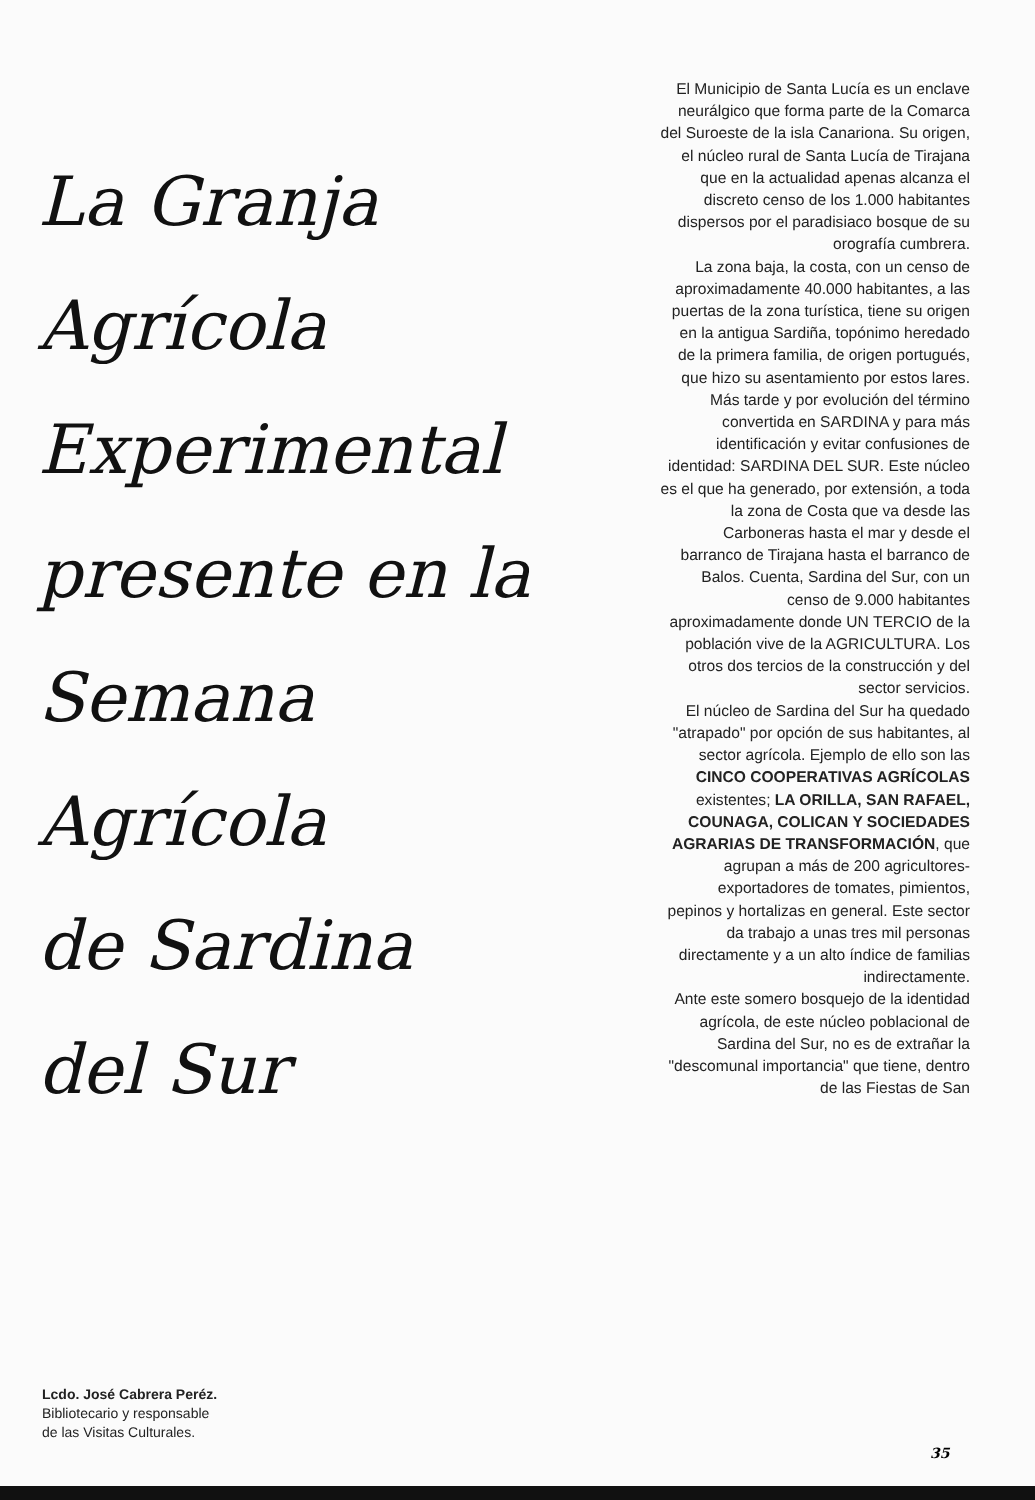La Granja
Agrícola
Experimental
presente en la
Semana Agrícola
de Sardina
del Sur
El Municipio de Santa Lucía es un enclave neurálgico que forma parte de la Comarca del Suroeste de la isla Canariona. Su origen, el núcleo rural de Santa Lucía de Tirajana que en la actualidad apenas alcanza el discreto censo de los 1.000 habitantes dispersos por el paradisiaco bosque de su orografía cumbrera.
La zona baja, la costa, con un censo de aproximadamente 40.000 habitantes, a las puertas de la zona turística, tiene su origen en la antigua Sardiña, topónimo heredado de la primera familia, de origen portugués, que hizo su asentamiento por estos lares. Más tarde y por evolución del término convertida en SARDINA y para más identificación y evitar confusiones de identidad: SARDINA DEL SUR. Este núcleo es el que ha generado, por extensión, a toda la zona de Costa que va desde las Carboneras hasta el mar y desde el barranco de Tirajana hasta el barranco de Balos. Cuenta, Sardina del Sur, con un censo de 9.000 habitantes aproximadamente donde UN TERCIO de la población vive de la AGRICULTURA. Los otros dos tercios de la construcción y del sector servicios.
El núcleo de Sardina del Sur ha quedado "atrapado" por opción de sus habitantes, al sector agrícola. Ejemplo de ello son las CINCO COOPERATIVAS AGRÍCOLAS existentes; LA ORILLA, SAN RAFAEL, COUNAGA, COLICAN Y SOCIEDADES AGRARIAS DE TRANSFORMACIÓN, que agrupan a más de 200 agricultores-exportadores de tomates, pimientos, pepinos y hortalizas en general. Este sector da trabajo a unas tres mil personas directamente y a un alto índice de familias indirectamente.
Ante este somero bosquejo de la identidad agrícola, de este núcleo poblacional de Sardina del Sur, no es de extrañar la "descomunal importancia" que tiene, dentro de las Fiestas de San
Lcdo. José Cabrera Peréz.
Bibliotecario y responsable
de las Visitas Culturales.
35